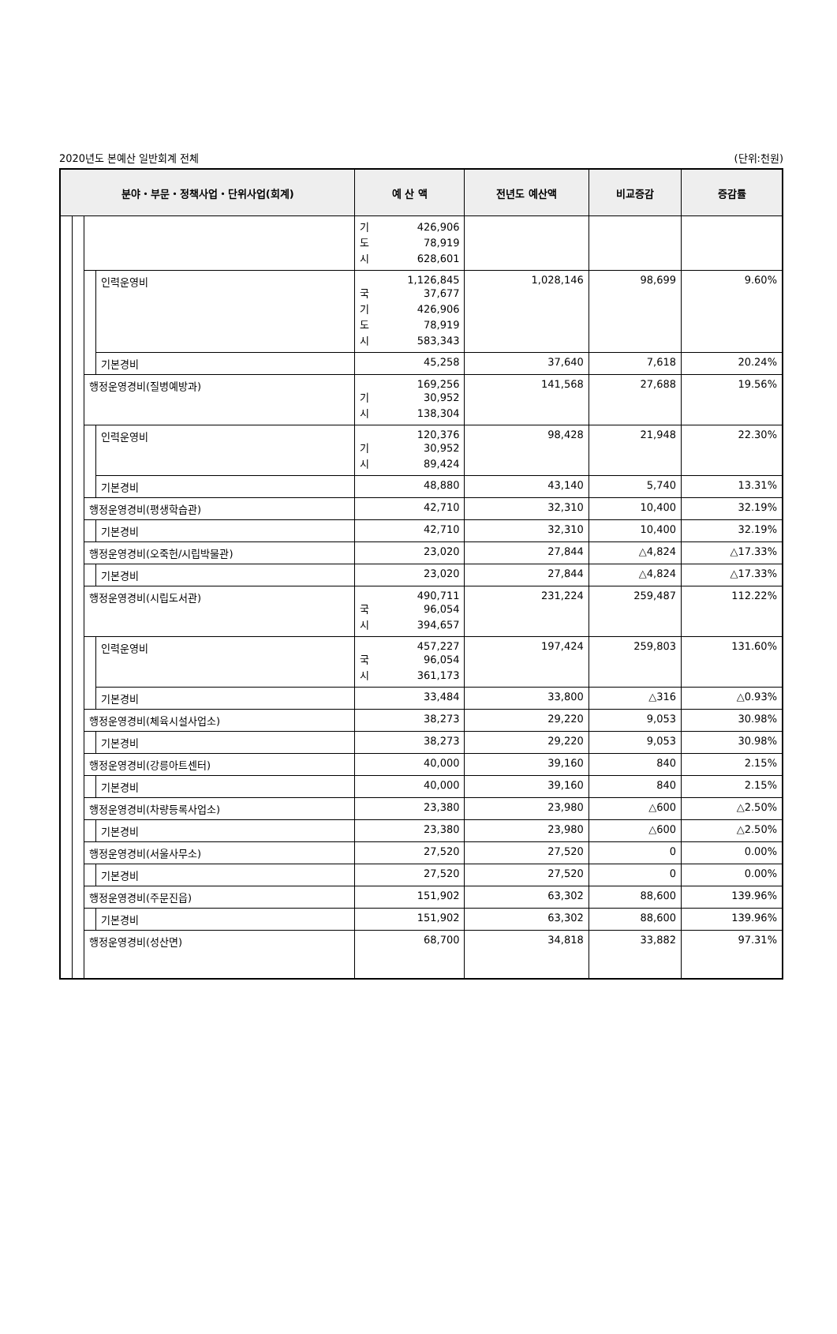2020년도 본예산 일반회계 전체 (단위:천원)
| 분야・부문・정책사업・단위사업(회계) | | | | 예 산 액 | 전년도 예산액 | 비교증감 | 증감률 |
| --- | --- | --- | --- | --- | --- | --- | --- |
| | | | | 기 426,906 도 78,919 시 628,601 | | | |
| | | | 인력운영비 | 1,126,845 국 37,677 기 426,906 도 78,919 시 583,343 | 1,028,146 | 98,699 | 9.60% |
| | | | 기본경비 | 45,258 | 37,640 | 7,618 | 20.24% |
| | | 행정운영경비(질병예방과) | | 169,256 기 30,952 시 138,304 | 141,568 | 27,688 | 19.56% |
| | | | 인력운영비 | 120,376 기 30,952 시 89,424 | 98,428 | 21,948 | 22.30% |
| | | | 기본경비 | 48,880 | 43,140 | 5,740 | 13.31% |
| | | 행정운영경비(평생학습관) | | 42,710 | 32,310 | 10,400 | 32.19% |
| | | | 기본경비 | 42,710 | 32,310 | 10,400 | 32.19% |
| | | 행정운영경비(오죽헌/시립박물관) | | 23,020 | 27,844 | △4,824 | △17.33% |
| | | | 기본경비 | 23,020 | 27,844 | △4,824 | △17.33% |
| | | 행정운영경비(시립도서관) | | 490,711 국 96,054 시 394,657 | 231,224 | 259,487 | 112.22% |
| | | | 인력운영비 | 457,227 국 96,054 시 361,173 | 197,424 | 259,803 | 131.60% |
| | | | 기본경비 | 33,484 | 33,800 | △316 | △0.93% |
| | | 행정운영경비(체육시설사업소) | | 38,273 | 29,220 | 9,053 | 30.98% |
| | | | 기본경비 | 38,273 | 29,220 | 9,053 | 30.98% |
| | | 행정운영경비(강릉아트센터) | | 40,000 | 39,160 | 840 | 2.15% |
| | | | 기본경비 | 40,000 | 39,160 | 840 | 2.15% |
| | | 행정운영경비(차량등록사업소) | | 23,380 | 23,980 | △600 | △2.50% |
| | | | 기본경비 | 23,380 | 23,980 | △600 | △2.50% |
| | | 행정운영경비(서울사무소) | | 27,520 | 27,520 | 0 | 0.00% |
| | | | 기본경비 | 27,520 | 27,520 | 0 | 0.00% |
| | | 행정운영경비(주문진읍) | | 151,902 | 63,302 | 88,600 | 139.96% |
| | | | 기본경비 | 151,902 | 63,302 | 88,600 | 139.96% |
| | | 행정운영경비(성산면) | | 68,700 | 34,818 | 33,882 | 97.31% |